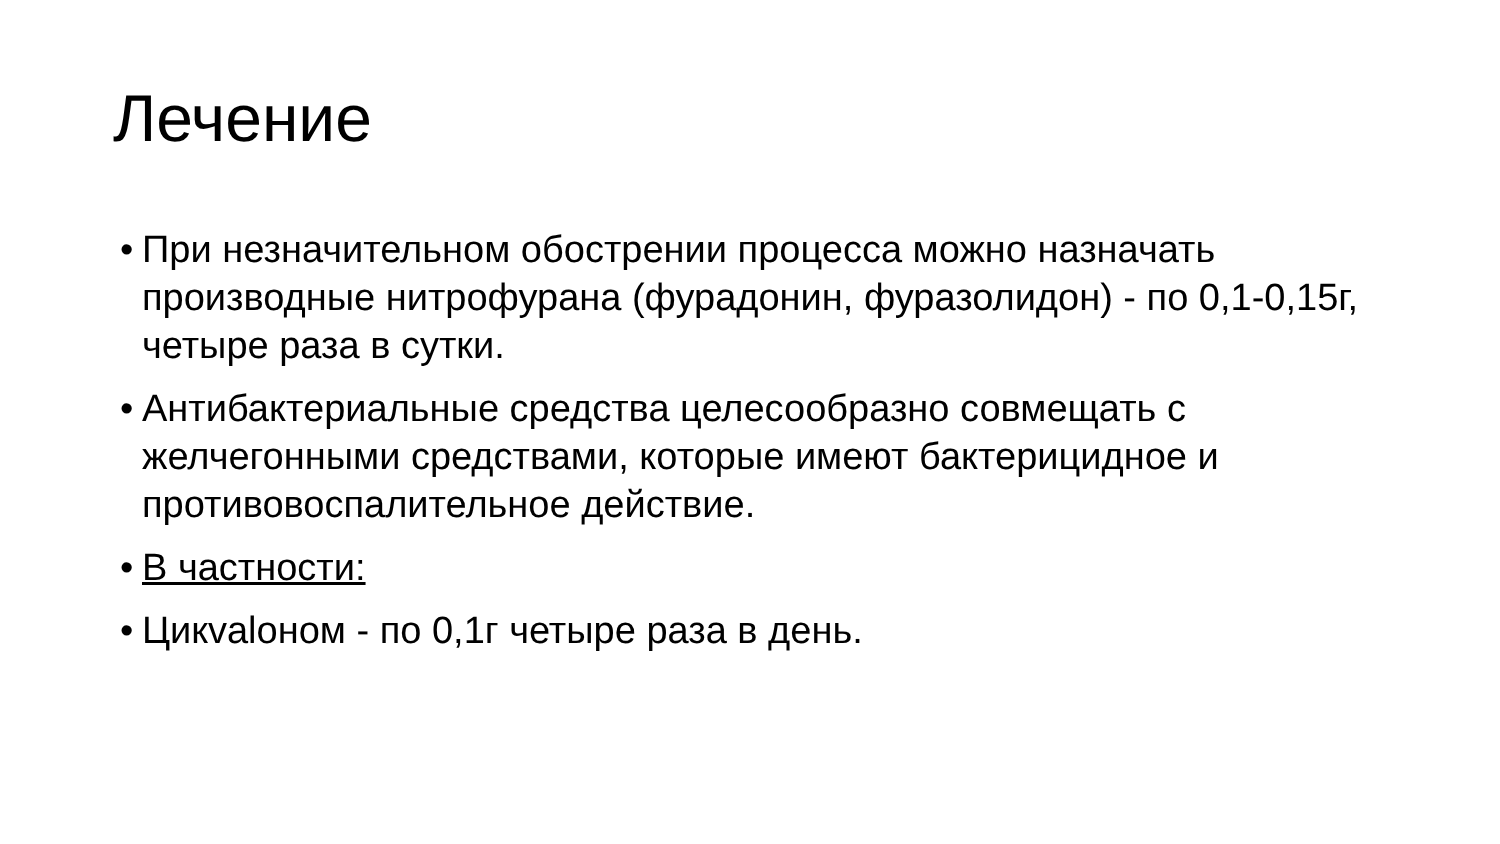Лечение
• При незначительном обострении процесса можно назначать производные нитрофурана (фурадонин, фуразолидон) - по 0,1-0,15г, четыре раза в сутки.
• Антибактериальные средства целесообразно совмещать с желчегонными средствами, которые имеют бактерицидное и противовоспалительное действие.
• В частности:
• Цикvalоном - по 0,1г четыре раза в день.